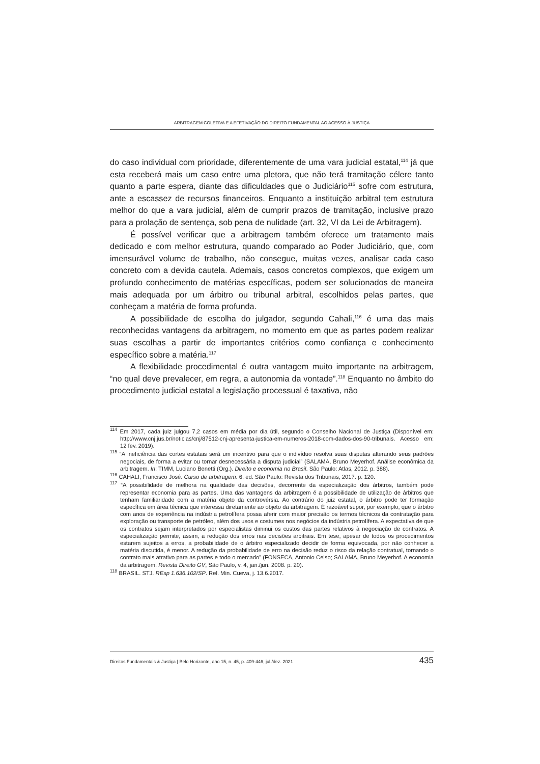ARBITRAGEM COLETIVA E A EFETIVAÇÃO DO DIREITO FUNDAMENTAL AO ACESSO À JUSTIÇA
do caso individual com prioridade, diferentemente de uma vara judicial estatal,<sup>114</sup> já que esta receberá mais um caso entre uma pletora, que não terá tramitação célere tanto quanto a parte espera, diante das dificuldades que o Judiciário<sup>115</sup> sofre com estrutura, ante a escassez de recursos financeiros. Enquanto a instituição arbitral tem estrutura melhor do que a vara judicial, além de cumprir prazos de tramitação, inclusive prazo para a prolação de sentença, sob pena de nulidade (art. 32, VI da Lei de Arbitragem).
É possível verificar que a arbitragem também oferece um tratamento mais dedicado e com melhor estrutura, quando comparado ao Poder Judiciário, que, com imensurável volume de trabalho, não consegue, muitas vezes, analisar cada caso concreto com a devida cautela. Ademais, casos concretos complexos, que exigem um profundo conhecimento de matérias específicas, podem ser solucionados de maneira mais adequada por um árbitro ou tribunal arbitral, escolhidos pelas partes, que conheçam a matéria de forma profunda.
A possibilidade de escolha do julgador, segundo Cahali,<sup>116</sup> é uma das mais reconhecidas vantagens da arbitragem, no momento em que as partes podem realizar suas escolhas a partir de importantes critérios como confiança e conhecimento específico sobre a matéria.<sup>117</sup>
A flexibilidade procedimental é outra vantagem muito importante na arbitragem, “no qual deve prevalecer, em regra, a autonomia da vontade”.<sup>118</sup> Enquanto no âmbito do procedimento judicial estatal a legislação processual é taxativa, não
<sup>114</sup> Em 2017, cada juiz julgou 7,2 casos em média por dia útil, segundo o Conselho Nacional de Justiça (Disponível em: http://www.cnj.jus.br/noticias/cnj/87512-cnj-apresenta-justica-em-numeros-2018-com-dados-dos-90-tribunais. Acesso em: 12 fev. 2019).
<sup>115</sup> “A ineficiência das cortes estatais será um incentivo para que o indivíduo resolva suas disputas alterando seus padrões negociais, de forma a evitar ou tornar desnecessária a disputa judicial” (SALAMA, Bruno Meyerhof. Análise econômica da arbitragem. In: TIMM, Luciano Benetti (Org.). Direito e economia no Brasil. São Paulo: Atlas, 2012. p. 388).
<sup>116</sup> CAHALI, Francisco José. Curso de arbitragem. 6. ed. São Paulo: Revista dos Tribunais, 2017. p. 120.
<sup>117</sup> “A possibilidade de melhora na qualidade das decisões, decorrente da especialização dos árbitros, também pode representar economia para as partes. Uma das vantagens da arbitragem é a possibilidade de utilização de árbitros que tenham familiaridade com a matéria objeto da controvérsia. Ao contrário do juiz estatal, o árbitro pode ter formação específica em área técnica que interessa diretamente ao objeto da arbitragem. É razoável supor, por exemplo, que o árbitro com anos de experiência na indústria petrolífera possa aferir com maior precisão os termos técnicos da contratação para exploração ou transporte de petróleo, além dos usos e costumes nos negócios da indústria petrolífera. A expectativa de que os contratos sejam interpretados por especialistas diminui os custos das partes relativos à negociação de contratos. A especialização permite, assim, a redução dos erros nas decisões arbitrais. Em tese, apesar de todos os procedimentos estarem sujeitos a erros, a probabilidade de o árbitro especializado decidir de forma equivocada, por não conhecer a matéria discutida, é menor. A redução da probabilidade de erro na decisão reduz o risco da relação contratual, tornando o contrato mais atrativo para as partes e todo o mercado” (FONSECA, Antonio Celso; SALAMA, Bruno Meyerhof. A economia da arbitragem. Revista Direito GV, São Paulo, v. 4, jan./jun. 2008. p. 20).
<sup>118</sup> BRASIL. STJ. REsp 1.636.102/SP. Rel. Min. Cueva, j. 13.6.2017.
Direitos Fundamentais & Justiça | Belo Horizonte, ano 15, n. 45, p. 409-446, jul./dez. 2021 435